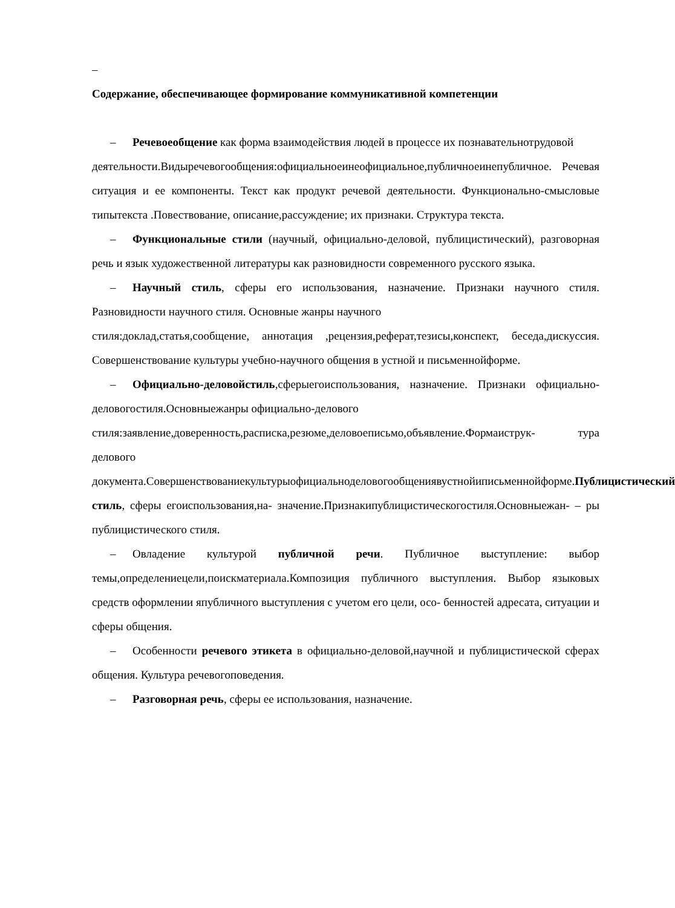–
Содержание, обеспечивающее формирование коммуникативной компетенции
– Речевоеобщение как форма взаимодействия людей в процессе их познавательнотрудовой
деятельности.Видыречевогообщения:официальноеинеофициальное,публичноеинепубличное. Речевая ситуация и ее компоненты. Текст как продукт речевой деятельности. Функционально-смысловые типытекста .Повествование, описание,рассуждение; их признаки. Структура текста.
– Функциональные стили (научный, официально-деловой, публицистический), разговорная речь и язык художественной литературы как разновидности современного русского языка.
– Научный стиль, сферы его использования, назначение. Признаки научного стиля. Разновидности научного стиля. Основные жанры научного
стиля:доклад,статья,сообщение, аннотация ,рецензия,реферат,тезисы,конспект, беседа,дискуссия. Совершенствование культуры учебно-научного общения в устной и письменнойформе.
– Официально-деловойстиль,сферыегоиспользования, назначение. Признаки официально-деловогостиля.Основныежанры официально-делового
стиля:заявление,доверенность,расписка,резюме,деловоеписьмо,объявление.Формаиструк- тура делового документа.Совершенствованиекультурыофициальноделовогообщениявустнойиписьменнойформе.Публицистический стиль, сферы егоиспользования,на- значение.Признакипублицистическогостиля.Основныежан- – ры публицистического стиля.
– Овладение культурой публичной речи. Публичное выступление: выбор темы,определениецели,поискматериала.Композиция публичного выступления. Выбор языковых средств оформлении япубличного выступления с учетом его цели, осо- бенностей адресата, ситуации и сферы общения.
– Особенности речевого этикета в официально-деловой,научной и публицистической сферах общения. Культура речевогоповедения.
– Разговорная речь, сферы ее использования, назначение.